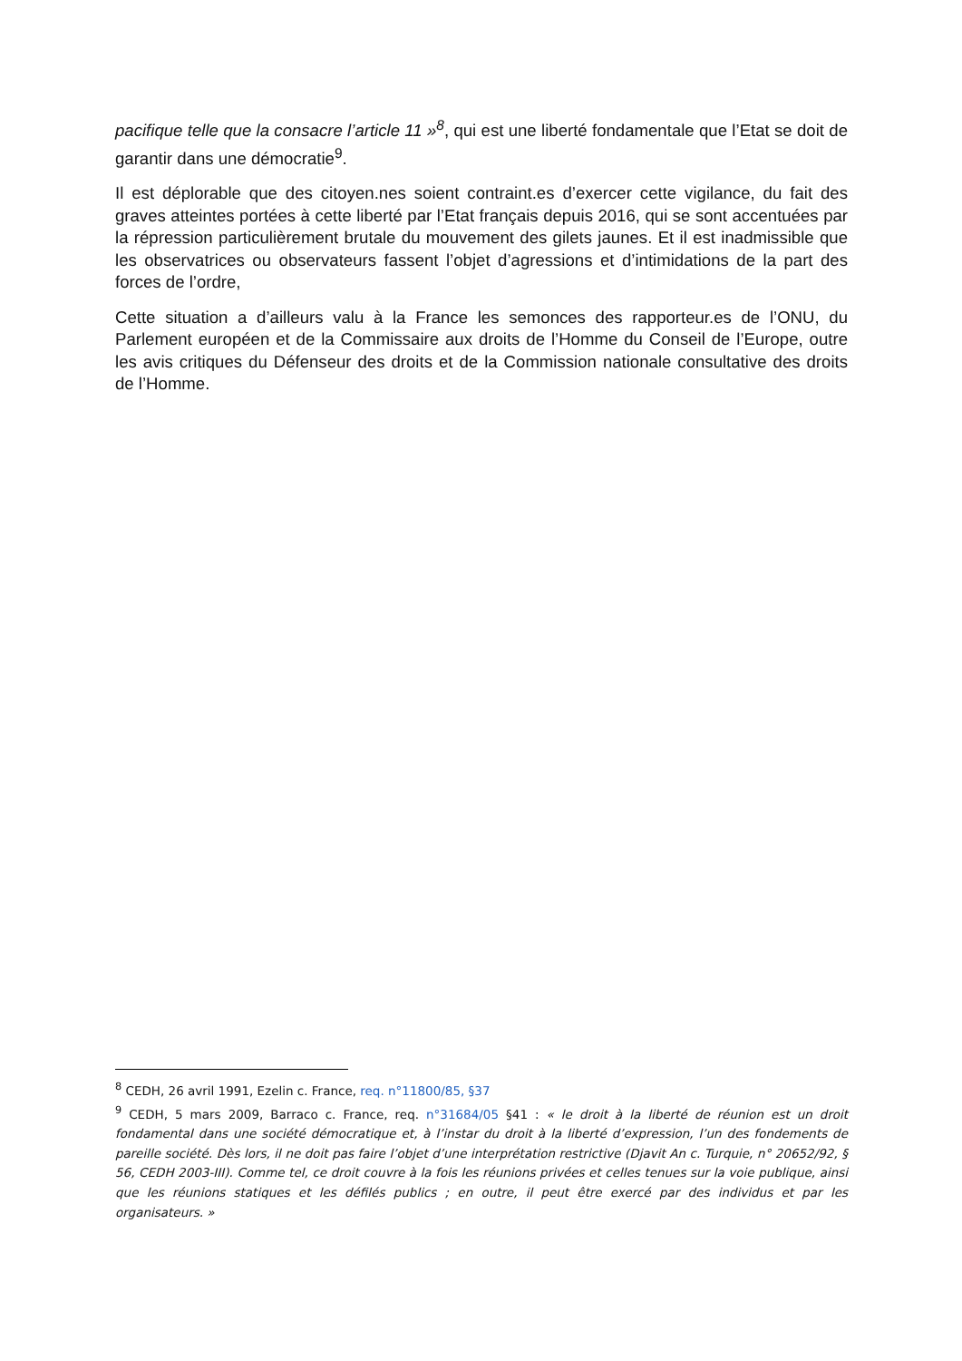pacifique telle que la consacre l’article 11 »<sup>8</sup>, qui est une liberté fondamentale que l’Etat se doit de garantir dans une démocratie<sup>9</sup>.
Il est déplorable que des citoyen.nes soient contraint.es d’exercer cette vigilance, du fait des graves atteintes portées à cette liberté par l’Etat français depuis 2016, qui se sont accentuées par la répression particulièrement brutale du mouvement des gilets jaunes. Et il est inadmissible que les observatrices ou observateurs fassent l’objet d’agressions et d’intimidations de la part des forces de l’ordre,
Cette situation a d’ailleurs valu à la France les semonces des rapporteur.es de l’ONU, du Parlement européen et de la Commissaire aux droits de l’Homme du Conseil de l’Europe, outre les avis critiques du Défenseur des droits et de la Commission nationale consultative des droits de l’Homme.
<sup>8</sup> CEDH, 26 avril 1991, Ezelin c. France, req. n°11800/85, §37
<sup>9</sup> CEDH, 5 mars 2009, Barraco c. France, req. n°31684/05 §41 : « le droit à la liberté de réunion est un droit fondamental dans une société démocratique et, à l’instar du droit à la liberté d’expression, l’un des fondements de pareille société. Dès lors, il ne doit pas faire l’objet d’une interprétation restrictive (Djavit An c. Turquie, n° 20652/92, § 56, CEDH 2003-III). Comme tel, ce droit couvre à la fois les réunions privées et celles tenues sur la voie publique, ainsi que les réunions statiques et les défilés publics ; en outre, il peut être exercé par des individus et par les organisateurs. »